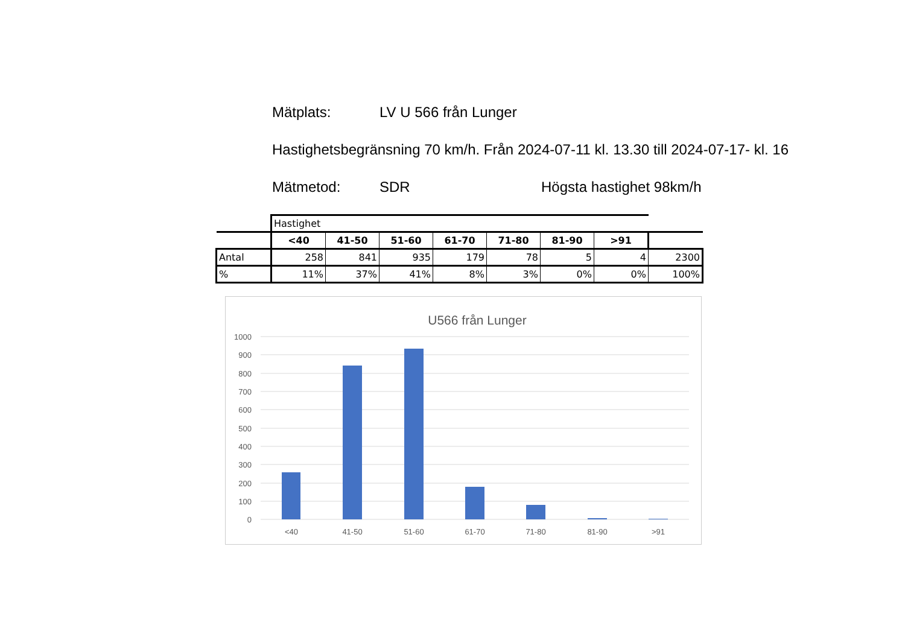Mätplats: LV U 566 från Lunger
Hastighetsbegränsning 70 km/h. Från 2024-07-11 kl. 13.30 till 2024-07-17- kl. 16
Mätmetod: SDR Högsta hastighet 98km/h
| | Hastighet | | | | | | | |
| | <40 | 41-50 | 51-60 | 61-70 | 71-80 | 81-90 | >91 | |
| Antal | 258 | 841 | 935 | 179 | 78 | 5 | 4 | 2300 |
| % | 11% | 37% | 41% | 8% | 3% | 0% | 0% | 100% |
U566 från Lunger
1000
900
800
700
600
500
400
300
200
100
0
<40
41-50
51-60
61-70
71-80
81-90
>91